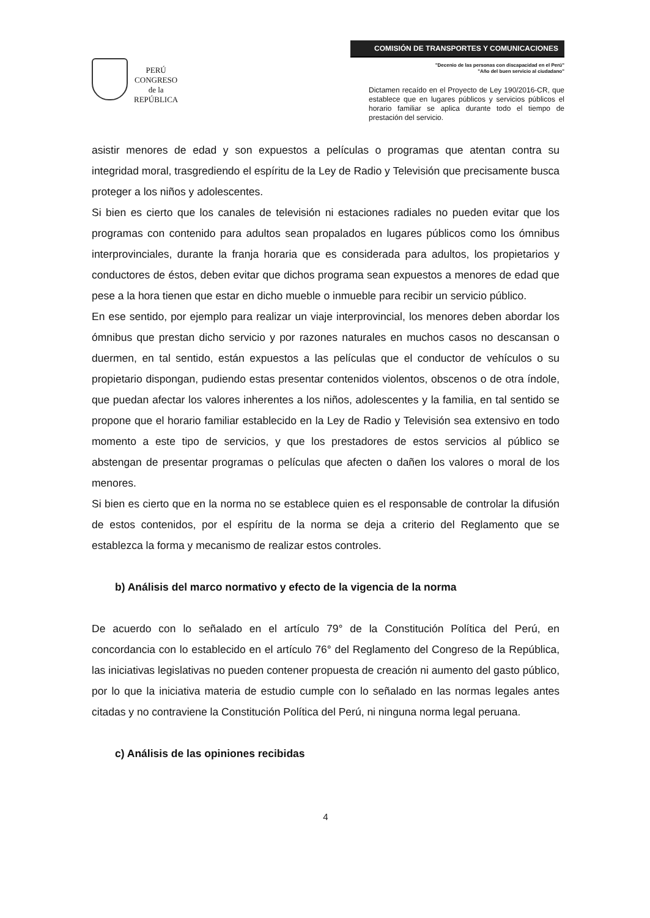PERÚ
CONGRESO
de la
REPÚBLICA
COMISIÓN DE TRANSPORTES Y COMUNICACIONES
"Decenio de las personas con discapacidad en el Perú"
"Año del buen servicio al ciudadano"
Dictamen recaído en el Proyecto de Ley 190/2016-CR, que establece que en lugares públicos y servicios públicos el horario familiar se aplica durante todo el tiempo de prestación del servicio.
asistir menores de edad y son expuestos a películas o programas que atentan contra su integridad moral, trasgrediendo el espíritu de la Ley de Radio y Televisión que precisamente busca proteger a los niños y adolescentes.
Si bien es cierto que los canales de televisión ni estaciones radiales no pueden evitar que los programas con contenido para adultos sean propalados en lugares públicos como los ómnibus interprovinciales, durante la franja horaria que es considerada para adultos, los propietarios y conductores de éstos, deben evitar que dichos programa sean expuestos a menores de edad que pese a la hora tienen que estar en dicho mueble o inmueble para recibir un servicio público.
En ese sentido, por ejemplo para realizar un viaje interprovincial, los menores deben abordar los ómnibus que prestan dicho servicio y por razones naturales en muchos casos no descansan o duermen, en tal sentido, están expuestos a las películas que el conductor de vehículos o su propietario dispongan, pudiendo estas presentar contenidos violentos, obscenos o de otra índole, que puedan afectar los valores inherentes a los niños, adolescentes y la familia, en tal sentido se propone que el horario familiar establecido en la Ley de Radio y Televisión sea extensivo en todo momento a este tipo de servicios, y que los prestadores de estos servicios al público se abstengan de presentar programas o películas que afecten o dañen los valores o moral de los menores.
Si bien es cierto que en la norma no se establece quien es el responsable de controlar la difusión de estos contenidos, por el espíritu de la norma se deja a criterio del Reglamento que se establezca la forma y mecanismo de realizar estos controles.
b) Análisis del marco normativo y efecto de la vigencia de la norma
De acuerdo con lo señalado en el artículo 79° de la Constitución Política del Perú, en concordancia con lo establecido en el artículo 76° del Reglamento del Congreso de la República, las iniciativas legislativas no pueden contener propuesta de creación ni aumento del gasto público, por lo que la iniciativa materia de estudio cumple con lo señalado en las normas legales antes citadas y no contraviene la Constitución Política del Perú, ni ninguna norma legal peruana.
c) Análisis de las opiniones recibidas
4